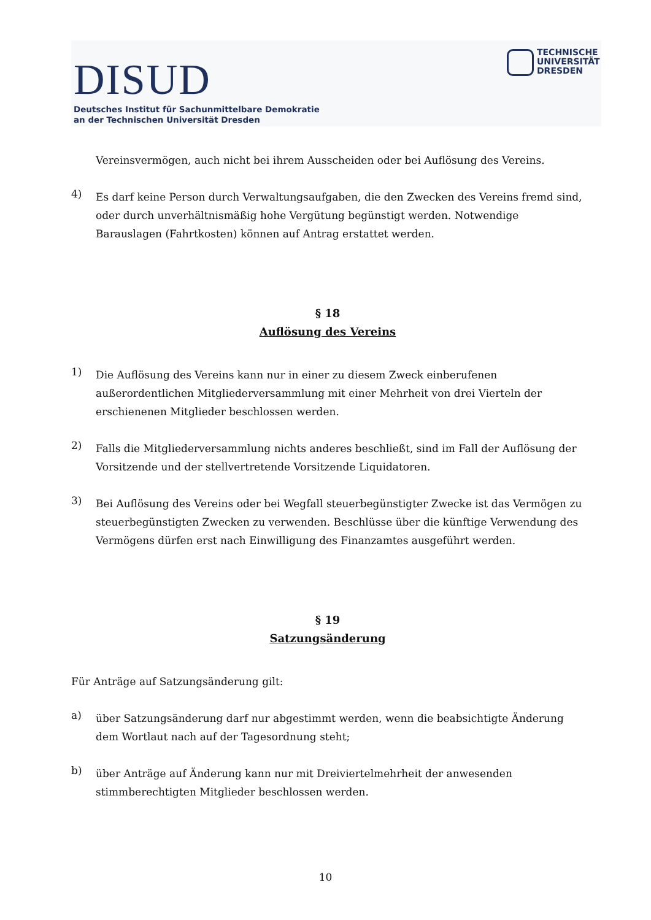DISUD
Deutsches Institut für Sachunmittelbare Demokratie
an der Technischen Universität Dresden
TECHNISCHE
UNIVERSITÄT
DRESDEN
Vereinsvermögen, auch nicht bei ihrem Ausscheiden oder bei Auflösung des Vereins.
4)
Es darf keine Person durch Verwaltungsaufgaben, die den Zwecken des Vereins fremd sind, oder durch unverhältnismäßig hohe Vergütung begünstigt werden. Notwendige Barauslagen (Fahrtkosten) können auf Antrag erstattet werden.
§ 18
Auflösung des Vereins
1)
Die Auflösung des Vereins kann nur in einer zu diesem Zweck einberufenen außerordentlichen Mitgliederversammlung mit einer Mehrheit von drei Vierteln der erschienenen Mitglieder beschlossen werden.
2)
Falls die Mitgliederversammlung nichts anderes beschließt, sind im Fall der Auflösung der Vorsitzende und der stellvertretende Vorsitzende Liquidatoren.
3)
Bei Auflösung des Vereins oder bei Wegfall steuerbegünstigter Zwecke ist das Vermögen zu steuerbegünstigten Zwecken zu verwenden. Beschlüsse über die künftige Verwendung des Vermögens dürfen erst nach Einwilligung des Finanzamtes ausgeführt werden.
§ 19
Satzungsänderung
Für Anträge auf Satzungsänderung gilt:
a)
über Satzungsänderung darf nur abgestimmt werden, wenn die beabsichtigte Änderung dem Wortlaut nach auf der Tagesordnung steht;
b)
über Anträge auf Änderung kann nur mit Dreiviertelmehrheit der anwesenden stimmberechtigten Mitglieder beschlossen werden.
10